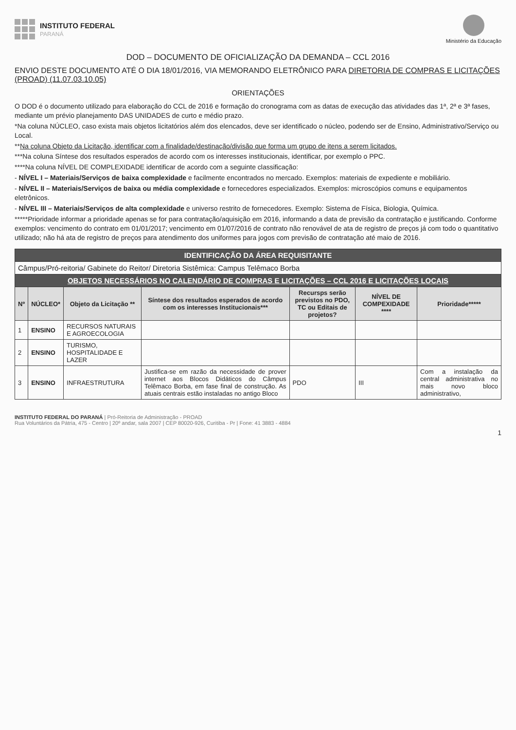INSTITUTO FEDERAL
PARANÁ
Ministério da Educação
DOD – DOCUMENTO DE OFICIALIZAÇÃO DA DEMANDA – CCL 2016
ENVIO DESTE DOCUMENTO ATÉ O DIA 18/01/2016, VIA MEMORANDO ELETRÔNICO PARA DIRETORIA DE COMPRAS E LICITAÇÕES (PROAD) (11.07.03.10.05)
ORIENTAÇÕES
O DOD é o documento utilizado para elaboração do CCL de 2016 e formação do cronograma com as datas de execução das atividades das 1ª, 2ª e 3ª fases, mediante um prévio planejamento DAS UNIDADES de curto e médio prazo.
*Na coluna NÚCLEO, caso exista mais objetos licitatórios além dos elencados, deve ser identificado o núcleo, podendo ser de Ensino, Administrativo/Serviço ou Local.
**Na coluna Objeto da Licitação, identificar com a finalidade/destinação/divisão que forma um grupo de itens a serem licitados.
***Na coluna Síntese dos resultados esperados de acordo com os interesses institucionais, identificar, por exemplo o PPC.
****Na coluna NÍVEL DE COMPLEXIDADE identificar de acordo com a seguinte classificação:
- NÍVEL I – Materiais/Serviços de baixa complexidade e facilmente encontrados no mercado. Exemplos: materiais de expediente e mobiliário.
- NÍVEL II – Materiais/Serviços de baixa ou média complexidade e fornecedores especializados. Exemplos: microscópios comuns e equipamentos eletrônicos.
- NÍVEL III – Materiais/Serviços de alta complexidade e universo restrito de fornecedores. Exemplo: Sistema de Física, Biologia, Química.
*****Prioridade informar a prioridade apenas se for para contratação/aquisição em 2016, informando a data de previsão da contratação e justificando. Conforme exemplos: vencimento do contrato em 01/01/2017; vencimento em 01/07/2016 de contrato não renovável de ata de registro de preços já com todo o quantitativo utilizado; não há ata de registro de preços para atendimento dos uniformes para jogos com previsão de contratação até maio de 2016.
| IDENTIFICAÇÃO DA ÁREA REQUISITANTE | | | | | | |
| Câmpus/Pró-reitoria/ Gabinete do Reitor/ Diretoria Sistêmica: Campus Telêmaco Borba | | | | | | |
| OBJETOS NECESSÁRIOS NO CALENDÁRIO DE COMPRAS E LICITAÇÕES – CCL 2016 E LICITAÇÕES LOCAIS | | | | | | |
| Nº | NÚCLEO* | Objeto da Licitação ** | Síntese dos resultados esperados de acordo com os interesses Institucionais*** | Recursps serão previstos no PDO, TC ou Editais de projetos? | NÍVEL DE COMPEXIDADE **** | Prioridade***** |
| 1 | ENSINO | RECURSOS NATURAIS E AGROECOLOGIA | | | | |
| 2 | ENSINO | TURISMO, HOSPITALIDADE E LAZER | | | | |
| 3 | ENSINO | INFRAESTRUTURA | Justifica-se em razão da necessidade de prover internet aos Blocos Didáticos do Câmpus Telêmaco Borba, em fase final de construção. As atuais centrais estão instaladas no antigo Bloco | PDO | III | Com a instalação da central administrativa no mais novo bloco administrativo, |
INSTITUTO FEDERAL DO PARANÁ | Pró-Reitoria de Administração - PROAD
Rua Voluntários da Pátria, 475 - Centro | 20º andar, sala 2007 | CEP 80020-926, Curitiba - Pr | Fone: 41 3883 - 4884
1